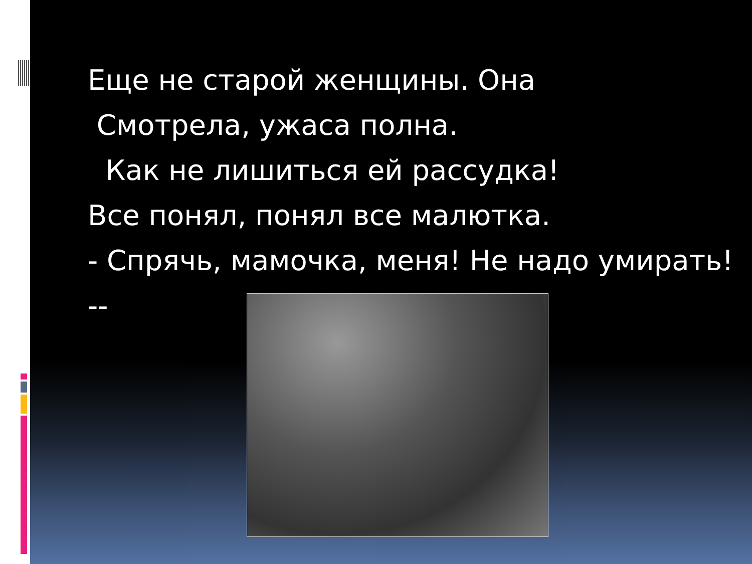Еще не старой женщины. Она
Смотрела, ужаса полна.
Как не лишиться ей рассудка!
Все понял, понял все малютка.
- Спрячь, мамочка, меня! Не надо умирать! --